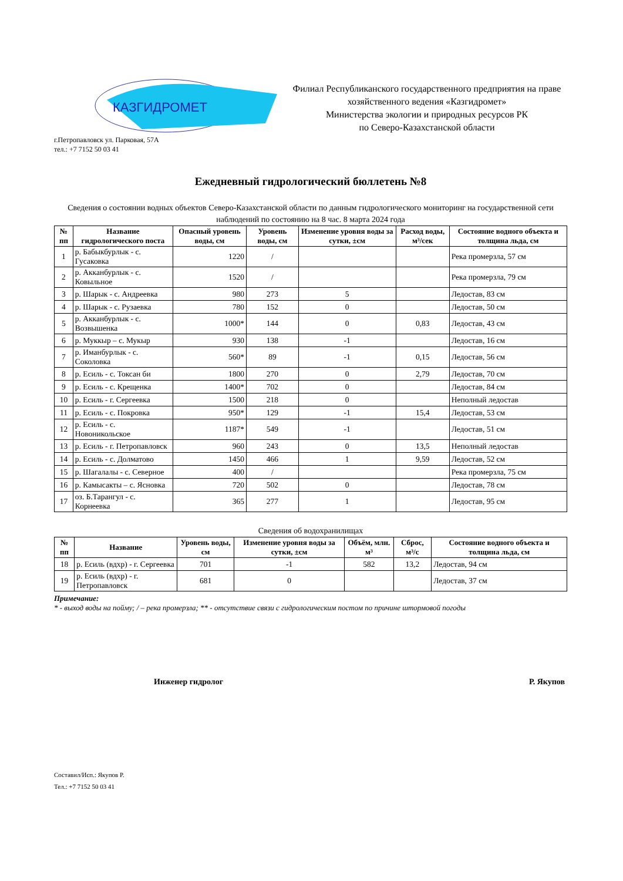КАЗГИДРОМЕТ
Филиал Республиканского государственного предприятия на праве хозяйственного ведения «Казгидромет»
Министерства экологии и природных ресурсов РК
по Северо-Казахстанской области
г.Петропавловск ул. Парковая, 57А
тел.: +7 7152 50 03 41
Ежедневный гидрологический бюллетень №8
Сведения о состоянии водных объектов Северо-Казахстанской области по данным гидрологического мониторинг на государственной сети наблюдений по состоянию на 8 час. 8 марта 2024 года
| № пп | Название гидрологического поста | Опасный уровень воды, см | Уровень воды, см | Изменение уровня воды за сутки, ±см | Расход воды, м³/сек | Состояние водного объекта и толщина льда, см |
| --- | --- | --- | --- | --- | --- | --- |
| 1 | р. Бабыкбурлык - с. Гусаковка | 1220 | / | | | Река промерзла, 57 см |
| 2 | р. Акканбурлык - с. Ковыльное | 1520 | / | | | Река промерзла, 79 см |
| 3 | р. Шарык - с. Андреевка | 980 | 273 | 5 | | Ледостав, 83 см |
| 4 | р. Шарык - с. Рузаевка | 780 | 152 | 0 | | Ледостав, 50 см |
| 5 | р. Акканбурлык - с. Возвышенка | 1000* | 144 | 0 | 0,83 | Ледостав, 43 см |
| 6 | р. Муккыр – с. Мукыр | 930 | 138 | -1 | | Ледостав, 16 см |
| 7 | р. Иманбурлык - с. Соколовка | 560* | 89 | -1 | 0,15 | Ледостав, 56 см |
| 8 | р. Есиль - с. Токсан би | 1800 | 270 | 0 | 2,79 | Ледостав, 70 см |
| 9 | р. Есиль - с. Крещенка | 1400* | 702 | 0 | | Ледостав, 84 см |
| 10 | р. Есиль - г. Сергеевка | 1500 | 218 | 0 | | Неполный ледостав |
| 11 | р. Есиль - с. Покровка | 950* | 129 | -1 | 15,4 | Ледостав, 53 см |
| 12 | р. Есиль - с. Новоникольское | 1187* | 549 | -1 | | Ледостав, 51 см |
| 13 | р. Есиль - г. Петропавловск | 960 | 243 | 0 | 13,5 | Неполный ледостав |
| 14 | р. Есиль - с. Долматово | 1450 | 466 | 1 | 9,59 | Ледостав, 52 см |
| 15 | р. Шагалалы - с. Северное | 400 | / | | | Река промерзла, 75 см |
| 16 | р. Камысакты – с. Ясновка | 720 | 502 | 0 | | Ледостав, 78 см |
| 17 | оз. Б.Тарангул - с. Корнеевка | 365 | 277 | 1 | | Ледостав, 95 см |
Сведения об водохранилищах
| № пп | Название | Уровень воды, см | Изменение уровня воды за сутки, ±см | Объём, млн. м³ | Сброс, м³/с | Состояние водного объекта и толщина льда, см |
| --- | --- | --- | --- | --- | --- | --- |
| 18 | р. Есиль (вдхр) - г. Сергеевка | 701 | -1 | 582 | 13,2 | Ледостав, 94 см |
| 19 | р. Есиль (вдхр) - г. Петропавловск | 681 | 0 | | | Ледостав, 37 см |
Примечание:
* - выход воды на пойму; / – река промерзла; ** - отсутствие связи с гидрологическим постом по причине штормовой погоды
Инженер гидролог Р. Якупов
Составил/Исп.: Якупов Р.
Тел.: +7 7152 50 03 41